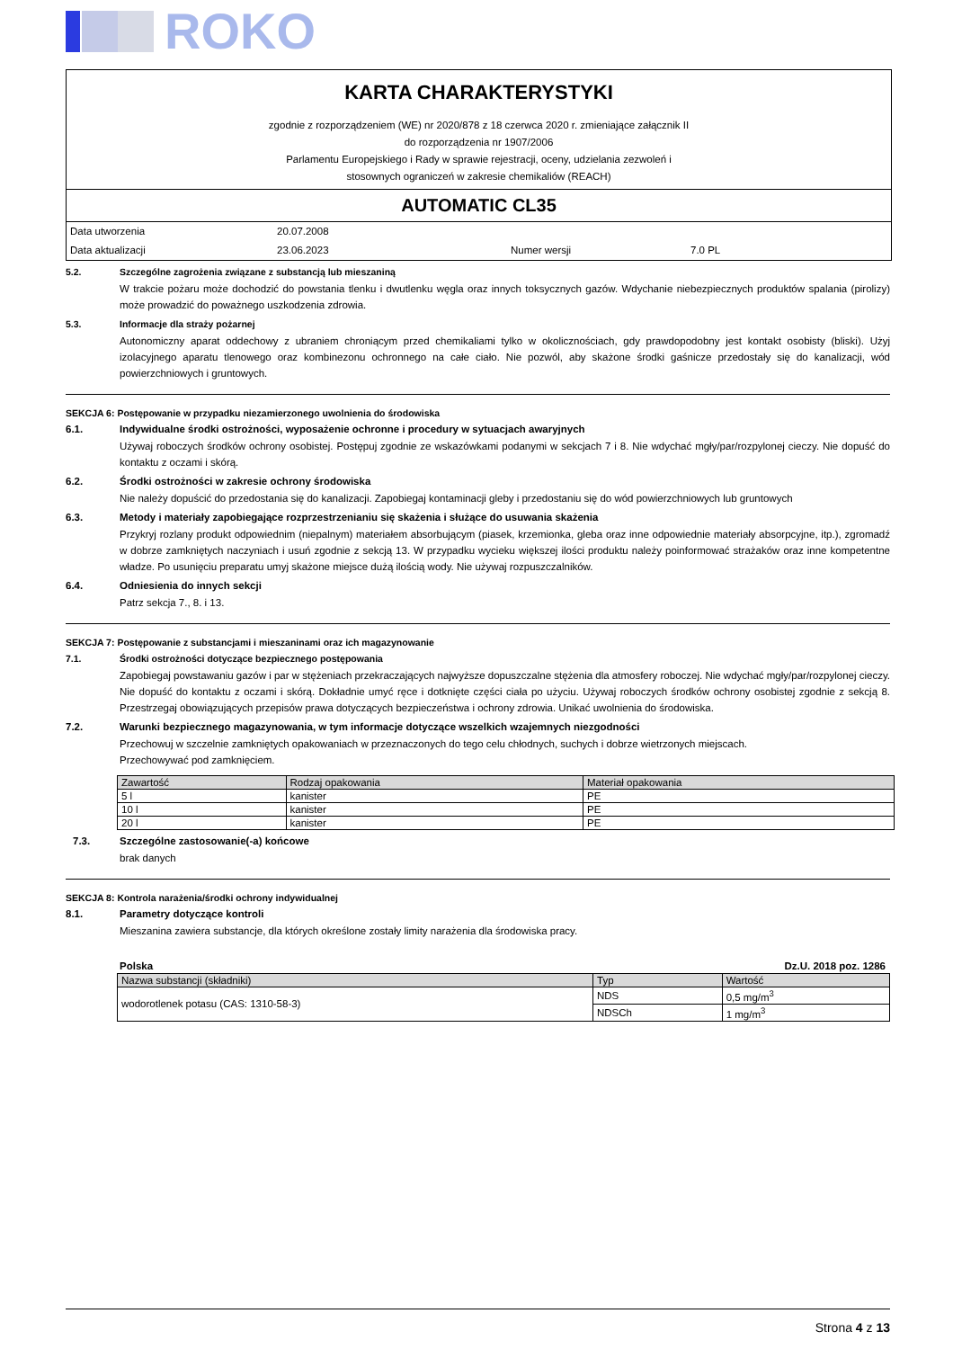ROKO
KARTA CHARAKTERYSTYKI
zgodnie z rozporządzeniem (WE) nr 2020/878 z 18 czerwca 2020 r. zmieniające załącznik II
do rozporządzenia nr 1907/2006
Parlamentu Europejskiego i Rady w sprawie rejestracji, oceny, udzielania zezwoleń i
stosownych ograniczeń w zakresie chemikaliów (REACH)
AUTOMATIC CL35
Data utworzenia
20.07.2008
Data aktualizacji
23.06.2023
Numer wersji
7.0 PL
5.2. Szczególne zagrożenia związane z substancją lub mieszaniną
W trakcie pożaru może dochodzić do powstania tlenku i dwutlenku węgla oraz innych toksycznych gazów. Wdychanie niebezpiecznych produktów spalania (pirolizy) może prowadzić do poważnego uszkodzenia zdrowia.
5.3. Informacje dla straży pożarnej
Autonomiczny aparat oddechowy z ubraniem chroniącym przed chemikaliami tylko w okolicznościach, gdy prawdopodobny jest kontakt osobisty (bliski). Użyj izolacyjnego aparatu tlenowego oraz kombinezonu ochronnego na całe ciało. Nie pozwól, aby skażone środki gaśnicze przedostały się do kanalizacji, wód powierzchniowych i gruntowych.
SEKCJA 6: Postępowanie w przypadku niezamierzonego uwolnienia do środowiska
6.1. Indywidualne środki ostrożności, wyposażenie ochronne i procedury w sytuacjach awaryjnych
Używaj roboczych środków ochrony osobistej. Postępuj zgodnie ze wskazówkami podanymi w sekcjach 7 i 8. Nie wdychać mgły/par/rozpylonej cieczy. Nie dopuść do kontaktu z oczami i skórą.
6.2. Środki ostrożności w zakresie ochrony środowiska
Nie należy dopuścić do przedostania się do kanalizacji. Zapobiegaj kontaminacji gleby i przedostaniu się do wód powierzchniowych lub gruntowych
6.3. Metody i materiały zapobiegające rozprzestrzenianiu się skażenia i służące do usuwania skażenia
Przykryj rozlany produkt odpowiednim (niepalnym) materiałem absorbującym (piasek, krzemionka, gleba oraz inne odpowiednie materiały absorpcyjne, itp.), zgromadź w dobrze zamkniętych naczyniach i usuń zgodnie z sekcją 13. W przypadku wycieku większej ilości produktu należy poinformować strażaków oraz inne kompetentne władze. Po usunięciu preparatu umyj skażone miejsce dużą ilością wody. Nie używaj rozpuszczalników.
6.4. Odniesienia do innych sekcji
Patrz sekcja 7., 8. i 13.
SEKCJA 7: Postępowanie z substancjami i mieszaninami oraz ich magazynowanie
7.1. Środki ostrożności dotyczące bezpiecznego postępowania
Zapobiegaj powstawaniu gazów i par w stężeniach przekraczających najwyższe dopuszczalne stężenia dla atmosfery roboczej. Nie wdychać mgły/par/rozpylonej cieczy. Nie dopuść do kontaktu z oczami i skórą. Dokładnie umyć ręce i dotknięte części ciała po użyciu. Używaj roboczych środków ochrony osobistej zgodnie z sekcją 8. Przestrzegaj obowiązujących przepisów prawa dotyczących bezpieczeństwa i ochrony zdrowia. Unikać uwolnienia do środowiska.
7.2. Warunki bezpiecznego magazynowania, w tym informacje dotyczące wszelkich wzajemnych niezgodności
Przechowuj w szczelnie zamkniętych opakowaniach w przeznaczonych do tego celu chłodnych, suchych i dobrze wietrzonych miejscach.
Przechowywać pod zamknięciem.
| Zawartość | Rodzaj opakowania | Materiał opakowania |
| --- | --- | --- |
| 5 l | kanister | PE |
| 10 l | kanister | PE |
| 20 l | kanister | PE |
7.3. Szczególne zastosowanie(-a) końcowe
brak danych
SEKCJA 8: Kontrola narażenia/środki ochrony indywidualnej
8.1. Parametry dotyczące kontroli
Mieszanina zawiera substancje, dla których określone zostały limity narażenia dla środowiska pracy.
Polska Dz.U. 2018 poz. 1286
| Nazwa substancji (składniki) | Typ | Wartość |
| --- | --- | --- |
| wodorotlenek potasu (CAS: 1310-58-3) | NDS | 0,5 mg/m<sup>3</sup> |
| | NDSCh | 1 mg/m<sup>3</sup> |
Strona 4 z 13